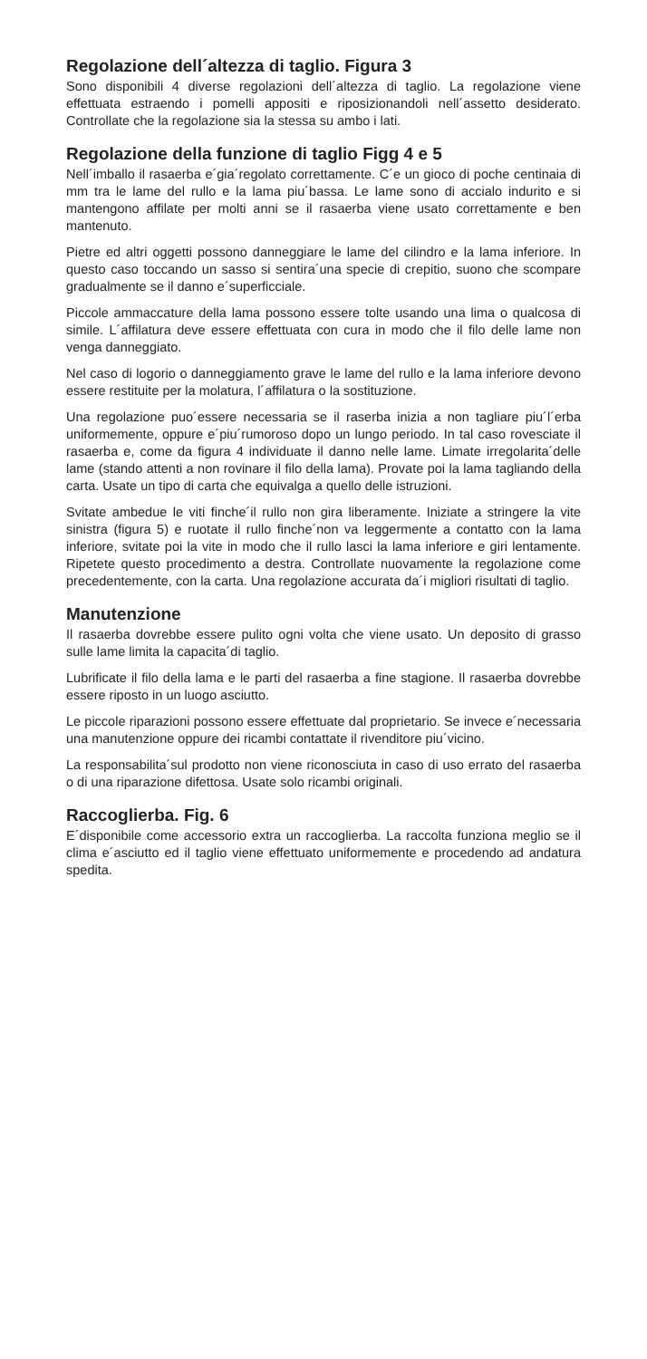Regolazione dell´altezza di taglio. Figura 3
Sono disponibili 4 diverse regolazioni dell´altezza di taglio. La regolazione viene effettuata estraendo i pomelli appositi e riposizionandoli nell´assetto desiderato. Controllate che la regolazione sia la stessa su ambo i lati.
Regolazione della funzione di taglio Figg 4 e 5
Nell´imballo il rasaerba e´gia´regolato correttamente. C´e un gioco di poche centinaia di mm tra le lame del rullo e la lama piu´bassa. Le lame sono di accialo indurito e si mantengono affilate per molti anni se il rasaerba viene usato correttamente e ben mantenuto.
Pietre ed altri oggetti possono danneggiare le lame del cilindro e la lama inferiore. In questo caso toccando un sasso si sentira´una specie di crepitio, suono che scompare gradualmente se il danno e´superficciale.
Piccole ammaccature della lama possono essere tolte usando una lima o qualcosa di simile. L´affilatura deve essere effettuata con cura in modo che il filo delle lame non venga danneggiato.
Nel caso di logorio o danneggiamento grave le lame del rullo e la lama inferiore devono essere restituite per la molatura, l´affilatura o la sostituzione.
Una regolazione puo´essere necessaria se il raserba inizia a non tagliare piu´l´erba uniformemente, oppure e´piu´rumoroso dopo un lungo periodo. In tal caso rovesciate il rasaerba e, come da figura 4 individuate il danno nelle lame. Limate irregolarita´delle lame (stando attenti a non rovinare il filo della lama). Provate poi la lama tagliando della carta. Usate un tipo di carta che equivalga a quello delle istruzioni.
Svitate ambedue le viti finche´il rullo non gira liberamente. Iniziate a stringere la vite sinistra (figura 5) e ruotate il rullo finche´non va leggermente a contatto con la lama inferiore, svitate poi la vite in modo che il rullo lasci la lama inferiore e giri lentamente. Ripetete questo procedimento a destra. Controllate nuovamente la regolazione come precedentemente, con la carta. Una regolazione accurata da´i migliori risultati di taglio.
Manutenzione
Il rasaerba dovrebbe essere pulito ogni volta che viene usato. Un deposito di grasso sulle lame limita la capacita´di taglio.
Lubrificate il filo della lama e le parti del rasaerba a fine stagione. Il rasaerba dovrebbe essere riposto in un luogo asciutto.
Le piccole riparazioni possono essere effettuate dal proprietario. Se invece e´necessaria una manutenzione oppure dei ricambi contattate il rivenditore piu´vicino.
La responsabilita´sul prodotto non viene riconosciuta in caso di uso errato del rasaerba o di una riparazione difettosa. Usate solo ricambi originali.
Raccoglierba. Fig. 6
E´disponibile come accessorio extra un raccoglierba. La raccolta funziona meglio se il clima e´asciutto ed il taglio viene effettuato uniformemente e procedendo ad andatura spedita.